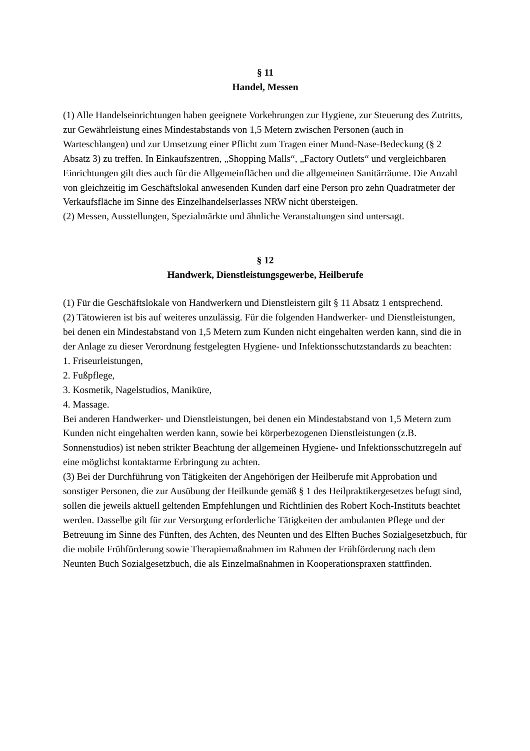§ 11
Handel, Messen
(1) Alle Handelseinrichtungen haben geeignete Vorkehrungen zur Hygiene, zur Steuerung des Zutritts, zur Gewährleistung eines Mindestabstands von 1,5 Metern zwischen Personen (auch in Warteschlangen) und zur Umsetzung einer Pflicht zum Tragen einer Mund-Nase-Bedeckung (§ 2 Absatz 3) zu treffen. In Einkaufszentren, „Shopping Malls“, „Factory Outlets“ und vergleichbaren Einrichtungen gilt dies auch für die Allgemeinflächen und die allgemeinen Sanitärräume. Die Anzahl von gleichzeitig im Geschäftslokal anwesenden Kunden darf eine Person pro zehn Quadratmeter der Verkaufsfläche im Sinne des Einzelhandelserlasses NRW nicht übersteigen.
(2) Messen, Ausstellungen, Spezialmärkte und ähnliche Veranstaltungen sind untersagt.
§ 12
Handwerk, Dienstleistungsgewerbe, Heilberufe
(1) Für die Geschäftslokale von Handwerkern und Dienstleistern gilt § 11 Absatz 1 entsprechend.
(2) Tätowieren ist bis auf weiteres unzulässig. Für die folgenden Handwerker- und Dienstleistungen, bei denen ein Mindestabstand von 1,5 Metern zum Kunden nicht eingehalten werden kann, sind die in der Anlage zu dieser Verordnung festgelegten Hygiene- und Infektionsschutzstandards zu beachten:
1. Friseurleistungen,
2. Fußpflege,
3. Kosmetik, Nagelstudios, Maniküre,
4. Massage.
Bei anderen Handwerker- und Dienstleistungen, bei denen ein Mindestabstand von 1,5 Metern zum Kunden nicht eingehalten werden kann, sowie bei körperbezogenen Dienstleistungen (z.B. Sonnenstudios) ist neben strikter Beachtung der allgemeinen Hygiene- und Infektionsschutzregeln auf eine möglichst kontaktarme Erbringung zu achten.
(3) Bei der Durchführung von Tätigkeiten der Angehörigen der Heilberufe mit Approbation und sonstiger Personen, die zur Ausübung der Heilkunde gemäß § 1 des Heilpraktikergesetzes befugt sind, sollen die jeweils aktuell geltenden Empfehlungen und Richtlinien des Robert Koch-Instituts beachtet werden. Dasselbe gilt für zur Versorgung erforderliche Tätigkeiten der ambulanten Pflege und der Betreuung im Sinne des Fünften, des Achten, des Neunten und des Elften Buches Sozialgesetzbuch, für die mobile Frühförderung sowie Therapiemaßnahmen im Rahmen der Frühförderung nach dem Neunten Buch Sozialgesetzbuch, die als Einzelmaßnahmen in Kooperationspraxen stattfinden.